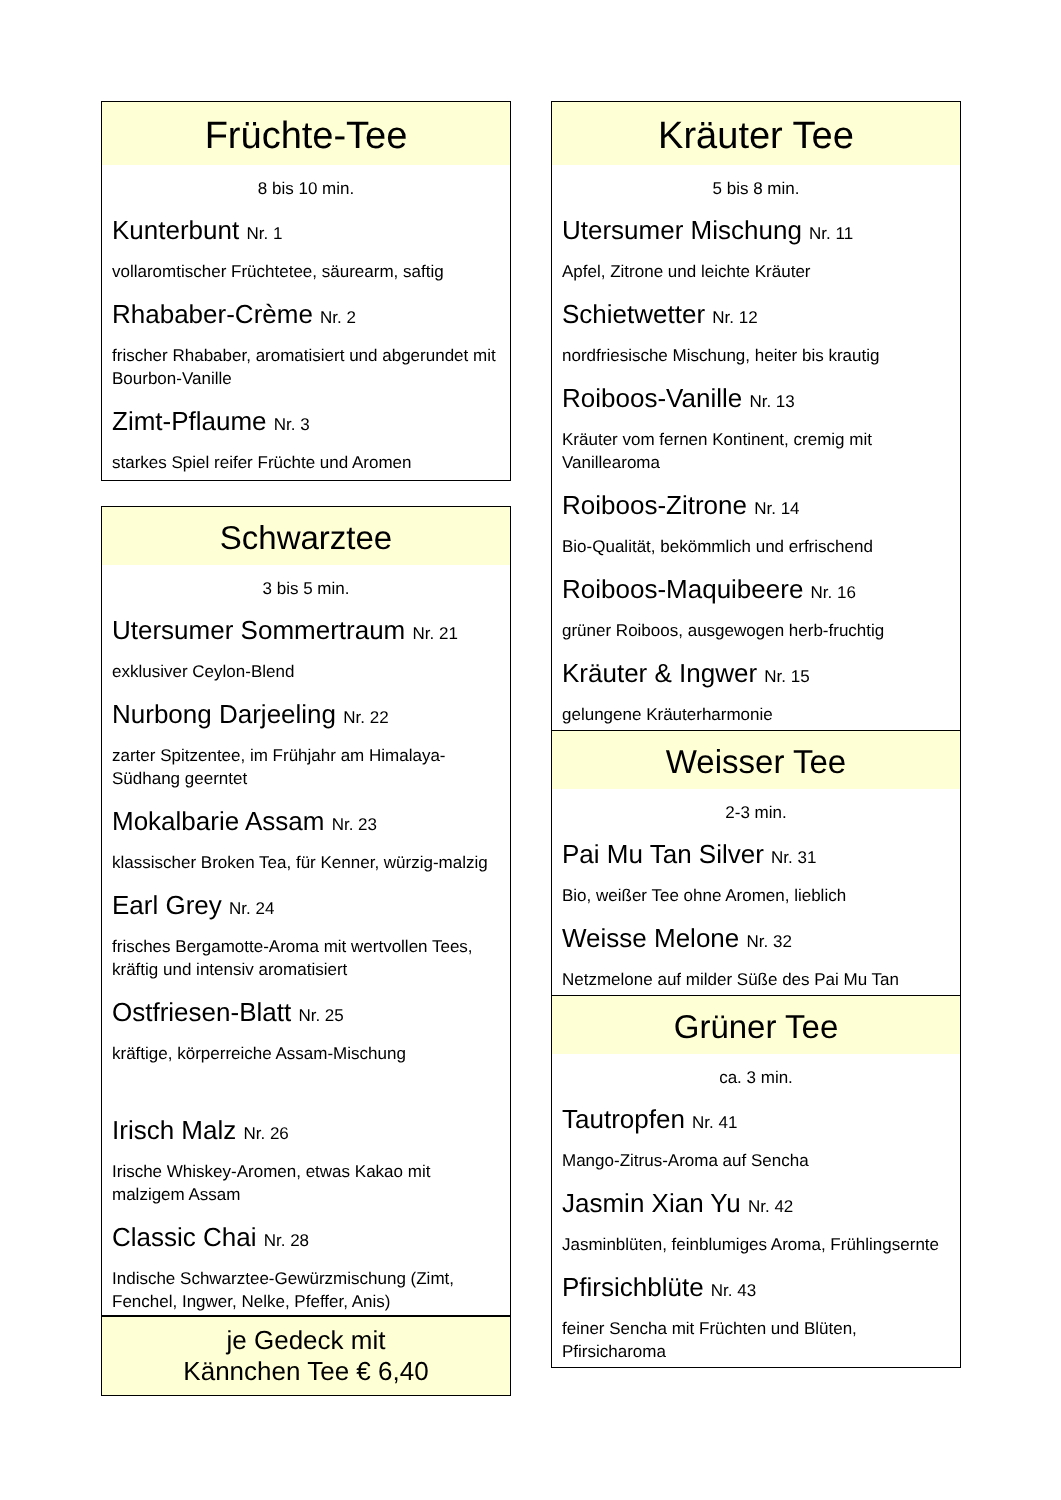Früchte-Tee
8 bis 10 min.
Kunterbunt Nr. 1
vollaromtischer Früchtetee, säurearm, saftig
Rhababer-Crème Nr. 2
frischer Rhababer, aromatisiert und abgerundet mit Bourbon-Vanille
Zimt-Pflaume Nr. 3
starkes Spiel reifer Früchte und Aromen
Schwarztee
3 bis 5 min.
Utersumer Sommertraum Nr. 21
exklusiver Ceylon-Blend
Nurbong Darjeeling Nr. 22
zarter Spitzentee, im Frühjahr am Himalaya-Südhang geerntet
Mokalbarie Assam Nr. 23
klassischer Broken Tea, für Kenner, würzig-malzig
Earl Grey Nr. 24
frisches Bergamotte-Aroma mit wertvollen Tees, kräftig und intensiv aromatisiert
Ostfriesen-Blatt Nr. 25
kräftige, körperreiche Assam-Mischung
Irisch Malz Nr. 26
Irische Whiskey-Aromen, etwas Kakao mit malzigem Assam
Classic Chai Nr. 28
Indische Schwarztee-Gewürzmischung (Zimt, Fenchel, Ingwer, Nelke, Pfeffer, Anis)
je Gedeck mit
Kännchen Tee € 6,40
Kräuter Tee
5 bis 8 min.
Utersumer Mischung Nr. 11
Apfel, Zitrone und leichte Kräuter
Schietwetter Nr. 12
nordfriesische Mischung, heiter bis krautig
Roiboos-Vanille Nr. 13
Kräuter vom fernen Kontinent, cremig mit Vanillearoma
Roiboos-Zitrone Nr. 14
Bio-Qualität, bekömmlich und erfrischend
Roiboos-Maquibeere Nr. 16
grüner Roiboos, ausgewogen herb-fruchtig
Kräuter & Ingwer Nr. 15
gelungene Kräuterharmonie
Weisser Tee
2-3 min.
Pai Mu Tan Silver Nr. 31
Bio, weißer Tee ohne Aromen, lieblich
Weisse Melone Nr. 32
Netzmelone auf milder Süße des Pai Mu Tan
Grüner Tee
ca. 3 min.
Tautropfen Nr. 41
Mango-Zitrus-Aroma auf Sencha
Jasmin Xian Yu Nr. 42
Jasminblüten, feinblumiges Aroma, Frühlingsernte
Pfirsichblüte Nr. 43
feiner Sencha mit Früchten und Blüten, Pfirsicharoma